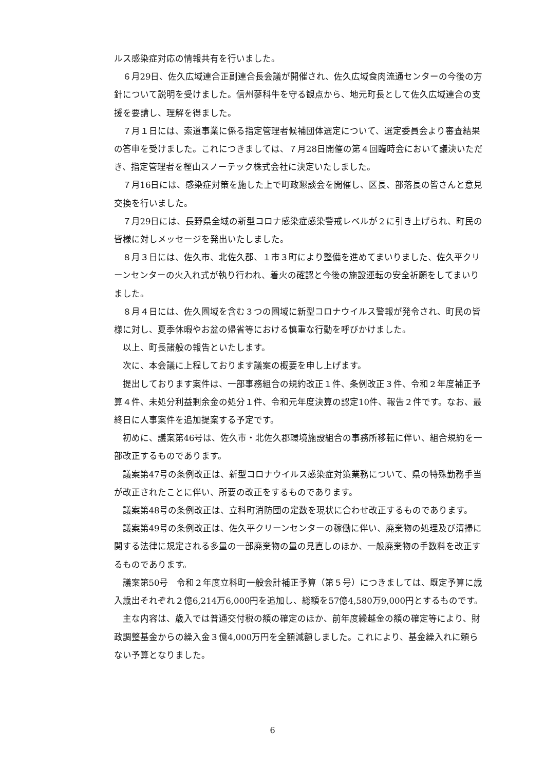ルス感染症対応の情報共有を行いました。
６月29日、佐久広域連合正副連合長会議が開催され、佐久広域食肉流通センターの今後の方針について説明を受けました。信州蓼科牛を守る観点から、地元町長として佐久広域連合の支援を要請し、理解を得ました。
７月１日には、索道事業に係る指定管理者候補団体選定について、選定委員会より審査結果の答申を受けました。これにつきましては、７月28日開催の第４回臨時会において議決いただき、指定管理者を樫山スノーテック株式会社に決定いたしました。
７月16日には、感染症対策を施した上で町政懇談会を開催し、区長、部落長の皆さんと意見交換を行いました。
７月29日には、長野県全域の新型コロナ感染症感染警戒レベルが２に引き上げられ、町民の皆様に対しメッセージを発出いたしました。
８月３日には、佐久市、北佐久郡、１市３町により整備を進めてまいりました、佐久平クリーンセンターの火入れ式が執り行われ、着火の確認と今後の施設運転の安全祈願をしてまいりました。
８月４日には、佐久圏域を含む３つの圏域に新型コロナウイルス警報が発令され、町民の皆様に対し、夏季休暇やお盆の帰省等における慎重な行動を呼びかけました。
以上、町長諸般の報告といたします。
次に、本会議に上程しております議案の概要を申し上げます。
提出しております案件は、一部事務組合の規約改正１件、条例改正３件、令和２年度補正予算４件、未処分利益剰余金の処分１件、令和元年度決算の認定10件、報告２件です。なお、最終日に人事案件を追加提案する予定です。
初めに、議案第46号は、佐久市・北佐久郡環境施設組合の事務所移転に伴い、組合規約を一部改正するものであります。
議案第47号の条例改正は、新型コロナウイルス感染症対策業務について、県の特殊勤務手当が改正されたことに伴い、所要の改正をするものであります。
議案第48号の条例改正は、立科町消防団の定数を現状に合わせ改正するものであります。
議案第49号の条例改正は、佐久平クリーンセンターの稼働に伴い、廃棄物の処理及び清掃に関する法律に規定される多量の一部廃棄物の量の見直しのほか、一般廃棄物の手数料を改正するものであります。
議案第50号　令和２年度立科町一般会計補正予算（第５号）につきましては、既定予算に歳入歳出それぞれ２億6,214万6,000円を追加し、総額を57億4,580万9,000円とするものです。
主な内容は、歳入では普通交付税の額の確定のほか、前年度繰越金の額の確定等により、財政調整基金からの繰入金３億4,000万円を全額減額しました。これにより、基金繰入れに頼らない予算となりました。
6